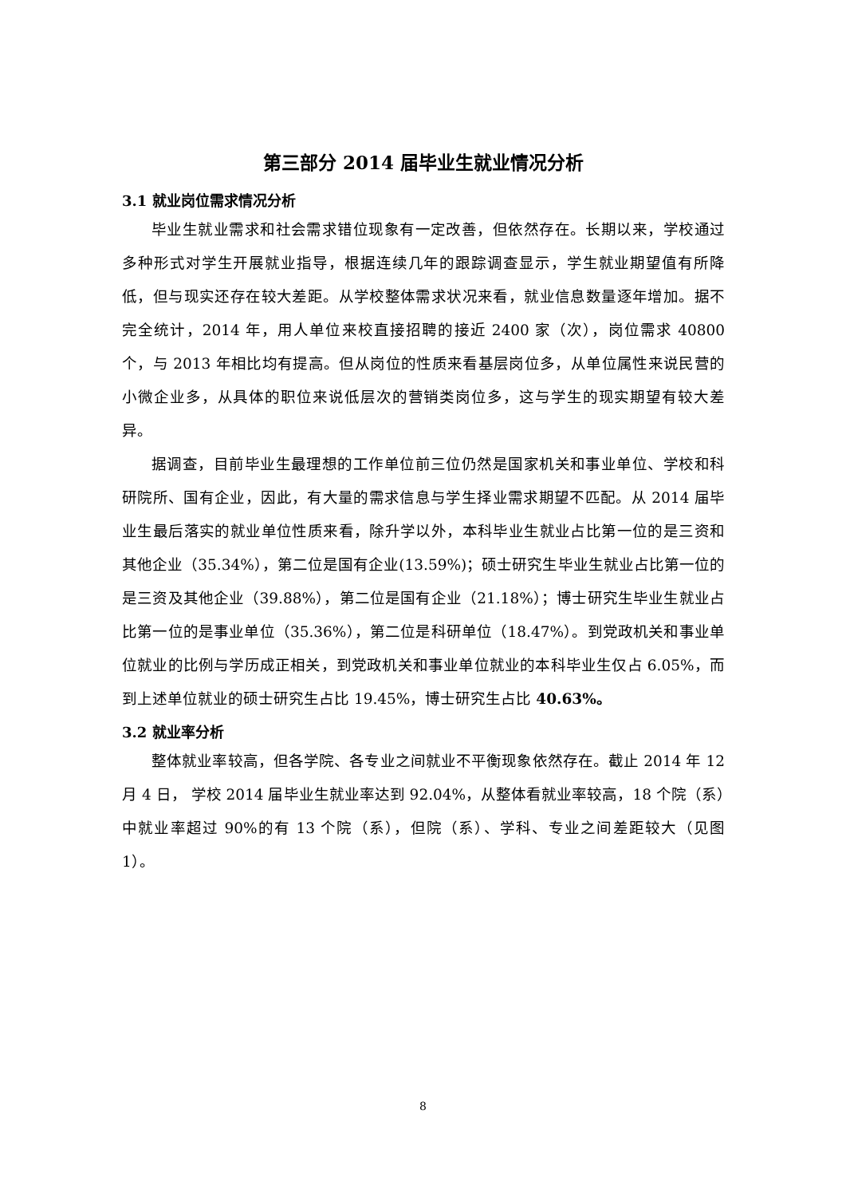第三部分 2014 届毕业生就业情况分析
3.1 就业岗位需求情况分析
毕业生就业需求和社会需求错位现象有一定改善，但依然存在。长期以来，学校通过多种形式对学生开展就业指导，根据连续几年的跟踪调查显示，学生就业期望值有所降低，但与现实还存在较大差距。从学校整体需求状况来看，就业信息数量逐年增加。据不完全统计，2014 年，用人单位来校直接招聘的接近 2400 家（次），岗位需求 40800 个，与 2013 年相比均有提高。但从岗位的性质来看基层岗位多，从单位属性来说民营的小微企业多，从具体的职位来说低层次的营销类岗位多，这与学生的现实期望有较大差异。
据调查，目前毕业生最理想的工作单位前三位仍然是国家机关和事业单位、学校和科研院所、国有企业，因此，有大量的需求信息与学生择业需求期望不匹配。从 2014 届毕业生最后落实的就业单位性质来看，除升学以外，本科毕业生就业占比第一位的是三资和其他企业（35.34%），第二位是国有企业(13.59%)；硕士研究生毕业生就业占比第一位的是三资及其他企业（39.88%），第二位是国有企业（21.18%）；博士研究生毕业生就业占比第一位的是事业单位（35.36%），第二位是科研单位（18.47%）。到党政机关和事业单位就业的比例与学历成正相关，到党政机关和事业单位就业的本科毕业生仅占 6.05%，而到上述单位就业的硕士研究生占比 19.45%，博士研究生占比 40.63%。
3.2 就业率分析
整体就业率较高，但各学院、各专业之间就业不平衡现象依然存在。截止 2014 年 12 月 4 日， 学校 2014 届毕业生就业率达到 92.04%，从整体看就业率较高，18 个院（系）中就业率超过 90%的有 13 个院（系），但院（系）、学科、专业之间差距较大（见图 1）。
8